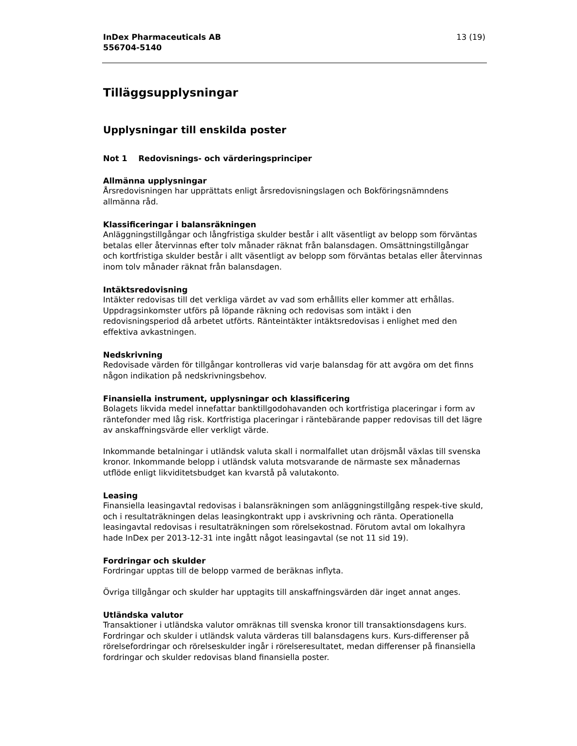InDex Pharmaceuticals AB
556704-5140
13 (19)
Tilläggsupplysningar
Upplysningar till enskilda poster
Not 1 Redovisnings- och värderingsprinciper
Allmänna upplysningar
Årsredovisningen har upprättats enligt årsredovisningslagen och Bokföringsnämndens allmänna råd.
Klassificeringar i balansräkningen
Anläggningstillgångar och långfristiga skulder består i allt väsentligt av belopp som förväntas betalas eller återvinnas efter tolv månader räknat från balansdagen. Omsättningstillgångar och kortfristiga skulder består i allt väsentligt av belopp som förväntas betalas eller återvinnas inom tolv månader räknat från balansdagen.
Intäktsredovisning
Intäkter redovisas till det verkliga värdet av vad som erhållits eller kommer att erhållas. Uppdragsinkomster utförs på löpande räkning och redovisas som intäkt i den redovisningsperiod då arbetet utförts. Ränteintäkter intäktsredovisas i enlighet med den effektiva avkastningen.
Nedskrivning
Redovisade värden för tillgångar kontrolleras vid varje balansdag för att avgöra om det finns någon indikation på nedskrivningsbehov.
Finansiella instrument, upplysningar och klassificering
Bolagets likvida medel innefattar banktillgodohavanden och kortfristiga placeringar i form av räntefonder med låg risk. Kortfristiga placeringar i räntebärande papper redovisas till det lägre av anskaffningsvärde eller verkligt värde.
Inkommande betalningar i utländsk valuta skall i normalfallet utan dröjsmål växlas till svenska kronor. Inkommande belopp i utländsk valuta motsvarande de närmaste sex månadernas utflöde enligt likviditetsbudget kan kvarstå på valutakonto.
Leasing
Finansiella leasingavtal redovisas i balansräkningen som anläggningstillgång respek-tive skuld, och i resultaträkningen delas leasingkontrakt upp i avskrivning och ränta. Operationella leasingavtal redovisas i resultaträkningen som rörelsekostnad. Förutom avtal om lokalhyra hade InDex per 2013-12-31 inte ingått något leasingavtal (se not 11 sid 19).
Fordringar och skulder
Fordringar upptas till de belopp varmed de beräknas inflyta.
Övriga tillgångar och skulder har upptagits till anskaffningsvärden där inget annat anges.
Utländska valutor
Transaktioner i utländska valutor omräknas till svenska kronor till transaktionsdagens kurs. Fordringar och skulder i utländsk valuta värderas till balansdagens kurs. Kurs-differenser på rörelsefordringar och rörelseskulder ingår i rörelseresultatet, medan differenser på finansiella fordringar och skulder redovisas bland finansiella poster.